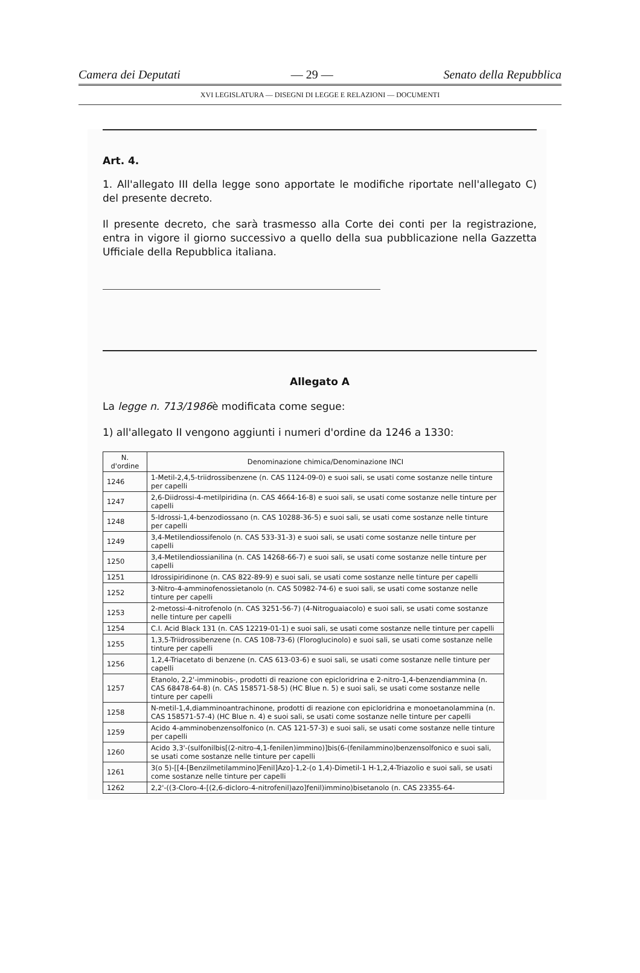Camera dei Deputati — 29 — Senato della Repubblica
XVI LEGISLATURA — DISEGNI DI LEGGE E RELAZIONI — DOCUMENTI
Art. 4.
1. All'allegato III della legge sono apportate le modifiche riportate nell'allegato C) del presente decreto.
Il presente decreto, che sarà trasmesso alla Corte dei conti per la registrazione, entra in vigore il giorno successivo a quello della sua pubblicazione nella Gazzetta Ufficiale della Repubblica italiana.
Allegato A
La legge n. 713/1986è modificata come segue:
1) all'allegato II vengono aggiunti i numeri d'ordine da 1246 a 1330:
| N. d'ordine | Denominazione chimica/Denominazione INCI |
| --- | --- |
| 1246 | 1-Metil-2,4,5-triidrossibenzene (n. CAS 1124-09-0) e suoi sali, se usati come sostanze nelle tinture per capelli |
| 1247 | 2,6-Diidrossi-4-metilpiridina (n. CAS 4664-16-8) e suoi sali, se usati come sostanze nelle tinture per capelli |
| 1248 | 5-Idrossi-1,4-benzodiossano (n. CAS 10288-36-5) e suoi sali, se usati come sostanze nelle tinture per capelli |
| 1249 | 3,4-Metilendiossifenolo (n. CAS 533-31-3) e suoi sali, se usati come sostanze nelle tinture per capelli |
| 1250 | 3,4-Metilendiossianilina (n. CAS 14268-66-7) e suoi sali, se usati come sostanze nelle tinture per capelli |
| 1251 | Idrossipiridinone (n. CAS 822-89-9) e suoi sali, se usati come sostanze nelle tinture per capelli |
| 1252 | 3-Nitro-4-amminofenossietanolo (n. CAS 50982-74-6) e suoi sali, se usati come sostanze nelle tinture per capelli |
| 1253 | 2-metossi-4-nitrofenolo (n. CAS 3251-56-7) (4-Nitroguaiacolo) e suoi sali, se usati come sostanze nelle tinture per capelli |
| 1254 | C.I. Acid Black 131 (n. CAS 12219-01-1) e suoi sali, se usati come sostanze nelle tinture per capelli |
| 1255 | 1,3,5-Triidrossibenzene (n. CAS 108-73-6) (Floroglucinolo) e suoi sali, se usati come sostanze nelle tinture per capelli |
| 1256 | 1,2,4-Triacetato di benzene (n. CAS 613-03-6) e suoi sali, se usati come sostanze nelle tinture per capelli |
| 1257 | Etanolo, 2,2'-imminobis-, prodotti di reazione con epicloridrina e 2-nitro-1,4-benzendiammina (n. CAS 68478-64-8) (n. CAS 158571-58-5) (HC Blue n. 5) e suoi sali, se usati come sostanze nelle tinture per capelli |
| 1258 | N-metil-1,4,diamminoantrachinone, prodotti di reazione con epicloridrina e monoetanolammina (n. CAS 158571-57-4) (HC Blue n. 4) e suoi sali, se usati come sostanze nelle tinture per capelli |
| 1259 | Acido 4-amminobenzensolfonico (n. CAS 121-57-3) e suoi sali, se usati come sostanze nelle tinture per capelli |
| 1260 | Acido 3,3'-(sulfonilbis[(2-nitro-4,1-fenilen)immino)]bis(6-(fenilammino)benzensolfonico e suoi sali, se usati come sostanze nelle tinture per capelli |
| 1261 | 3(o 5)-[[4-[Benzilmetilammino]Fenil]Azo]-1,2-(o 1,4)-Dimetil-1 H-1,2,4-Triazolio e suoi sali, se usati come sostanze nelle tinture per capelli |
| 1262 | 2,2'-((3-Cloro-4-[(2,6-dicloro-4-nitrofenil)azo]fenil)immino)bisetanolo (n. CAS 23355-64- |